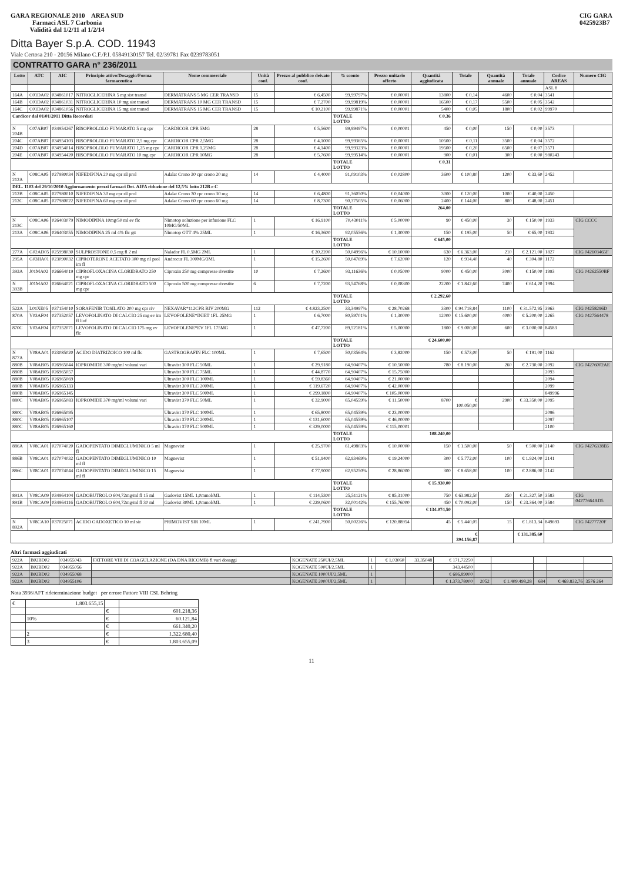GARA REGIONALE 2010 AREA SUD
Farmaci ASL 7 Carbonia
Validità dal 1/2/11 al 1/2/14
CIG GARA
0425923B7
Ditta Bayer S.p.A. COD. 11943
Viale Certosa 210 - 20156 Milano C.F./P.I. 05849130157 Tel. 02/39781 Fax 0239783051
CONTRATTO GARA n° 236/2011
| Lotto | ATC | AIC | Principio attivo/Dosaggio/Forma farmaceutica | Nome commerciale | Unità conf. | Prezzo al pubblico deivato conf. | % sconto | Prezzo unitario offerto | Quantità aggiudicata | Totale | Quantità annuale | Totale annuale | Codice AREAS | Numero CIG |
| --- | --- | --- | --- | --- | --- | --- | --- | --- | --- | --- | --- | --- | --- | --- |
| | | | | | | | | | | | | | ASL 8 | |
| 164A | C01DA02 | 034861017 | NITROGLICERINA 5 mg sist transd | DERMATRANS 5 MG CER TRANSD | 15 | € 6,4500 | 99,99797% | € 0,00001 | 13800 | € 0,14 | 4600 | € 0,04 | 3541 | |
| 164B | C01DA02 | 034861031 | NITROGLICERINA 10 mg sist transd | DERMATRANS 10 MG CER TRANSD | 15 | € 7,2700 | 99,99819% | € 0,00001 | 16500 | € 0,17 | 5500 | € 0,05 | 3542 | |
| 164C | C01DA02 | 034861056 | NITROGLICERINA 15 mg sist transd | DERMATRANS 15 MG CER TRANSD | 15 | € 10,2100 | 99,99871% | € 0,00001 | 5400 | € 0,05 | 1800 | € 0,02 | 99970 | |
| Cardicor dal 01/01/2011 Ditta Recordati | | | | | | | TOTALE LOTTO | | € 0,36 | | | | | |
| N 204B | C07AB07 | 034954267 | BISOPROLOLO FUMARATO 5 mg cpr | CARDICOR CPR 5MG | 28 | € 5,5600 | 99,99497% | € 0,00001 | 450 | € 0,00 | 150 | € 0,00 | 3573 | |
| 204C | C07AB07 | 034954103 | BISOPROLOLO FUMARATO 2,5 mg cpr | CARDICOR CPR 2,5MG | 28 | € 4,1000 | 99,99365% | € 0,00001 | 10500 | € 0,11 | 3500 | € 0,04 | 3572 | |
| 204D | C07AB07 | 034954014 | BISOPROLOLO FUMARATO 1,25 mg cpr | CARDICOR CPR 1,25MG | 28 | € 4,1400 | 99,99323% | € 0,00001 | 19500 | € 0,20 | 6500 | € 0,07 | 3571 | |
| 204E | C07AB07 | 034954420 | BISOPROLOLO FUMARATO 10 mg cpr | CARDICOR CPR 10MG | 28 | € 5,7600 | 99,99514% | € 0,00001 | 900 | € 0,01 | 300 | € 0,00 | 980243 | |
| | | | | | | | TOTALE LOTTO | | € 0,31 | | | | | |
| N 212A | C08CA05 | 027980034 | NIFEDIPINA 20 mg cpr ril prol | Adalat Crono 30 cpr crono 20 mg | 14 | € 4,4000 | 91,09103% | € 0,02800 | 3600 | € 100,80 | 1200 | € 33,60 | 2452 | |
| DEL. 1103 del 29/10/2010 Aggiornamento prezzi farmaci Det. AIFA riduzione del 12,5% lotto 212B e C | | | | | | | | | | | | | | |
| 212B | C08CA05 | 027980010 | NIFEDIPINA 30 mg cpr ril prol | Adalat Crono 30 cpr crono 30 mg | 14 | € 6,4800 | 91,36050% | € 0,04000 | 3000 | € 120,00 | 1000 | € 40,00 | 2450 | |
| 212C | C08CA05 | 027980022 | NIFEDIPINA 60 mg cpr ril prol | Adalat Crono 60 cpr crono 60 mg | 14 | € 8,7300 | 90,37505% | € 0,06000 | 2400 | € 144,00 | 800 | € 48,00 | 2451 | |
| | | | | | | | TOTALE LOTTO | | 264,00 | | | | | |
| N 213C | C08CA06 | 026403079 | NIMODIPINA 10mg/50 ml ev flc | Nimotop soluzione per infusione FLC 10MG/50ML | 1 | € 16,9100 | 70,43011% | € 5,00000 | 90 | € 450,00 | 30 | € 150,00 | 1933 | CIG CCCC |
| 213A | C08CA06 | 026403055 | NIMODIPINA 25 ml 4% flc gtt | Nimotop GTT 4% 25ML | 1 | € 16,3600 | 92,05556% | € 1,30000 | 150 | € 195,00 | 50 | € 65,00 | 1932 | |
| | | | | | | | TOTALE LOTTO | | € 645,00 | | | | | |
| 277A | G02AD05 | 025998030 | SULPROSTONE 0,5 mg fl 2 ml | Nalador FL 0,5MG 2ML | 1 | € 20,2200 | 50,04996% | € 10,10000 | 630 | € 6.363,00 | 210 | € 2.121,00 | 1827 | CIG 042603465F |
| 295A | G03HA01 | 023090032 | CIPROTERONE ACETATO 300 mg ril prol im fl | Androcur FL 300MG/3ML | 1 | € 15,2600 | 50,04769% | € 7,62000 | 120 | € 914,40 | 40 | € 304,80 | 1172 | |
| 393A | J01MA02 | 026664019 | CIPROFLOXACINA CLORIDRATO 250 mg cpr | Ciproxin 250 mg compresse rivestite | 10 | € 7,2600 | 93,11636% | € 0,05000 | 9000 | € 450,00 | 3000 | € 150,00 | 1993 | CIG 04262550BF |
| N 393B | J01MA02 | 026664021 | CIPROFLOXACINA CLORIDRATO 500 mg cpr | Ciproxin 500 mg compresse rivestite | 6 | € 7,7200 | 93,54768% | € 0,08300 | 22200 | € 1.842,60 | 7400 | € 614,20 | 1994 | |
| | | | | | | | TOTALE LOTTO | | € 2.292,60 | | | | | |
| 522A | L01XE05 | 037154010 | SORAFENIB TOSILATO 200 mg cpr riv | NEXAVAR*112CPR RIV 200MG | 112 | € 4.823,2500 | 33,34997% | € 28,70268 | 3300 | € 94.718,84 | 1100 | € 31.572,95 | 3963 | CIG 04258296D |
| 870A | V03AF04 | 027352057 | LEVOFOLINATO DI CALCIO 25 mg ev im fl liof | LEVOFOLENE*INIET 1FL 25MG | 1 | € 6,7000 | 80,59701% | € 1,30000 | 12000 | € 15.600,00 | 4000 | € 5.200,00 | 2265 | CIG 0427564478 |
| 870C | V03AF04 | 027352071 | LEVOFOLINATO DI CALCIO 175 mg ev flc | LEVOFOLENE*EV 1FL 175MG | 1 | € 47,7200 | 89,52181% | € 5,00000 | 1800 | € 9.000,00 | 600 | € 3.000,00 | 84583 | |
| | | | | | | | TOTALE LOTTO | | € 24.600,00 | | | | | |
| N 877A | V08AA01 | 023085020 | ACIDO DIATRIZOICO 100 ml flc | GASTROGRAFIN FLC 100ML | 1 | € 7,6500 | 50,03564% | € 3,82000 | 150 | € 573,00 | 50 | € 191,00 | 1162 | |
| 880B | V08AB05 | 026965044 | IOPROMIDE 300 mg/ml volumi vari | Ultravist 300 FLC 50ML | 1 | € 29,9180 | 64,90407% | € 10,50000 | 780 | € 8.190,00 | 260 | € 2.730,00 | 2092 | CIG 04276002AE |
| 880B | V08AB05 | 026965057 | | Ultravist 300 FLC 75ML | 1 | € 44,8770 | 64,90407% | € 15,75000 | | | | | 2093 | |
| 880B | V08AB05 | 026965069 | | Ultravist 300 FLC 100ML | 1 | € 59,8360 | 64,90407% | € 21,00000 | | | | | 2094 | |
| 880B | V08AB05 | 026965133 | | Ultravist 300 FLC 200ML | 1 | € 119,6720 | 64,90407% | € 42,00000 | | | | | 2099 | |
| 880B | V08AB05 | 026965145 | | Ultravist 300 FLC 500ML | 1 | € 299,1800 | 64,90407% | € 105,00000 | | | | | 849996 | |
| 880C | V08AB05 | 026965083 | IOPROMIDE 370 mg/ml volumi vari | Ultravist 370 FLC 50ML | 1 | € 32,9000 | 65,04559% | € 11,50000 | 8700 | € 100.050,00 | 2900 | € 33.350,00 | 2095 | |
| 880C | V08AB05 | 026965095 | | Ultravist 370 FLC 100ML | 1 | € 65,8000 | 65,04559% | € 23,00000 | | | | | 2096 | |
| 880C | V08AB05 | 026965107 | | Ultravist 370 FLC 200ML | 1 | € 131,6000 | 65,04559% | € 46,00000 | | | | | 2097 | |
| 880C | V08AB05 | 026965160 | | Ultravist 370 FLC 500ML | 1 | € 329,0000 | 65,04559% | € 115,00001 | | | | | 2100 | |
| | | | | | | | TOTALE LOTTO | | 108.240,00 | | | | | |
| 886A | V08CA01 | 027074020 | GADOPENTATO DIMEGLUMINICO 5 ml fl | Magnevist | 1 | € 25,9700 | 61,49803% | € 10,00000 | 150 | € 1.500,00 | 50 | € 500,00 | 2140 | CIG 04276338E6 |
| 886B | V08CA01 | 027074032 | GADOPENTATO DIMEGLUMINICO 10 ml fl | Magnevist | 1 | € 51,9400 | 62,93469% | € 19,24000 | 300 | € 5.772,00 | 100 | € 1.924,00 | 2141 | |
| 886C | V08CA01 | 027074044 | GADOPENTATO DIMEGLUMINICO 15 ml fl | Magnevist | 1 | € 77,9000 | 62,95250% | € 28,86000 | 300 | € 8.658,00 | 100 | € 2.886,00 | 2142 | |
| | | | | | | | TOTALE LOTTO | | € 15.930,00 | | | | | |
| 891A | V08CA09 | 034964104 | GADOBUTROLO 604,72mg/ml fl 15 ml | Gadovist 15ML 1,0mmol/ML | 1 | € 114,5300 | 25,51121% | € 85,31000 | 750 | € 63.982,50 | 250 | € 21.327,50 | 3583 | CIG 04277664AD5 |
| 891B | V08CA09 | 034964116 | GADOBUTROLO 604,72mg/ml fl 30 ml | Gadovist 30ML 1,0mmol/ML | 1 | € 229,0600 | 32,00142% | € 155,76000 | 450 | € 70.092,00 | 150 | € 23.364,00 | 3584 | |
| | | | | | | | TOTALE LOTTO | | € 134.074,50 | | | | | |
| N 892A | V08CA10 | 037025071 | ACIDO GADOXETICO 10 ml sir | PRIMOVIST SIR 10ML | 1 | € 241,7900 | 50,00226% | € 120,88954 | 45 | € 5.440,05 | 15 | € 1.813,34 | 849693 | CIG 04277720F |
| | | | | | | | | | | € 394.156,87 | | € 131.385,60 | | |
Altri farmaci aggiudicati
| 922A | B02BD02 | 034955043 | FATTORE VIII DI COAGULAZIONE (DA DNA RICOMB) fl vari dosaggi | KOGENATE 250UI/2,5ML | 1 | € 1,03060 | 33,35048 | € 171,72250 | | | | | |
| 922A | B02BD02 | 034955056 | | KOGENATE 500UI/2,5ML | 1 | | | 343,44500 | | | | | |
| 922A | B02BD02 | 034955068 | | KOGENATE 1000UI/2,5ML | 1 | | | € 686,89000 | | | | | |
| 922A | B02BD02 | 034955106 | | KOGENATE 2000UI/2,5ML | 1 | | | € 1.373,78000 | 2052 | € 1.409.498,28 | 684 | € 469.832,76 | 3576 264 |
Nota 3936/AFT rideterminazione budget per errore Fattore VIII CSL Behring
| € | 1.803.655,15 | | |
| | | € | 601.218,36 |
| | 10% | € | 60.121,84 |
| | | € | 661.340,20 |
| | 2 | € | 1.322.680,40 |
| | 3 | € | 1.803.655,09 |
11